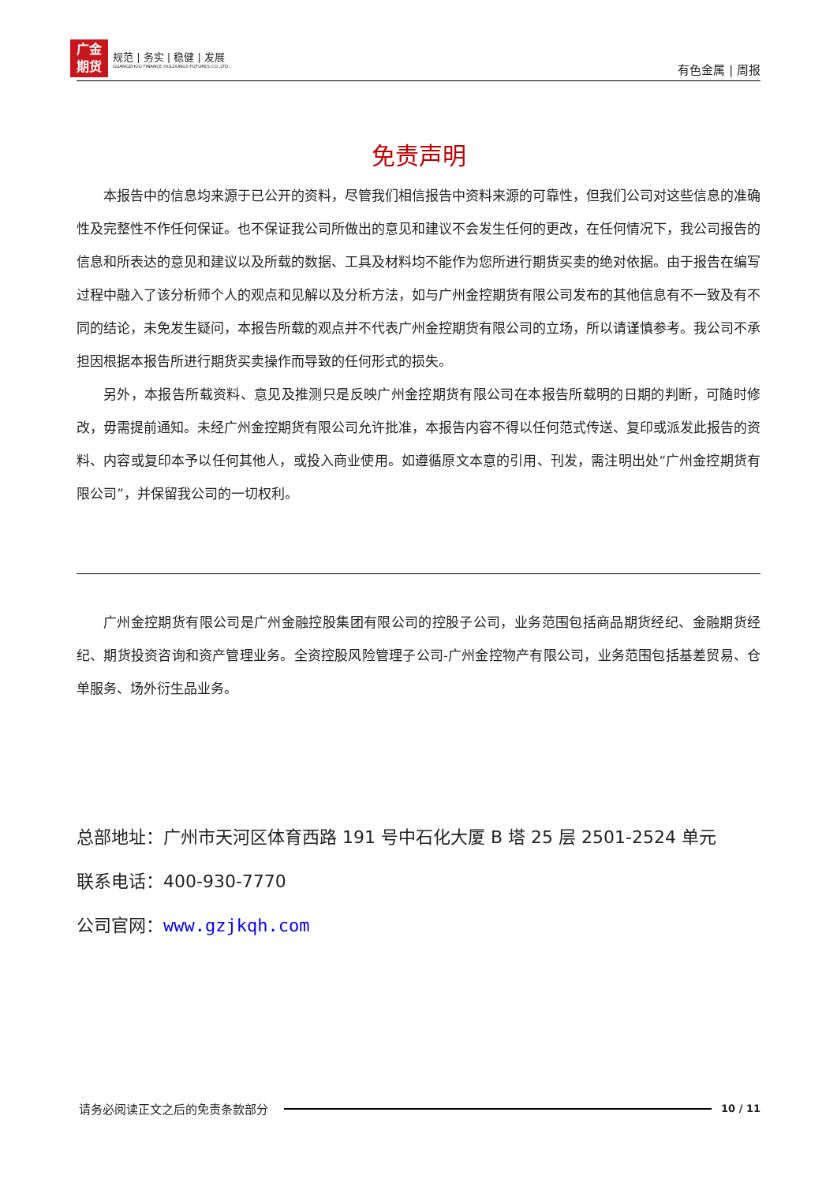广金
期货
规范 | 务实 | 稳健 | 发展
GUANGZHOU FINANCE HOLDUNGS FUTURES CO.,LTD.
有色金属 | 周报
免责声明
本报告中的信息均来源于已公开的资料，尽管我们相信报告中资料来源的可靠性，但我们公司对这些信息的准确性及完整性不作任何保证。也不保证我公司所做出的意见和建议不会发生任何的更改，在任何情况下，我公司报告的信息和所表达的意见和建议以及所载的数据、工具及材料均不能作为您所进行期货买卖的绝对依据。由于报告在编写过程中融入了该分析师个人的观点和见解以及分析方法，如与广州金控期货有限公司发布的其他信息有不一致及有不同的结论，未免发生疑问，本报告所载的观点并不代表广州金控期货有限公司的立场，所以请谨慎参考。我公司不承担因根据本报告所进行期货买卖操作而导致的任何形式的损失。
另外，本报告所载资料、意见及推测只是反映广州金控期货有限公司在本报告所载明的日期的判断，可随时修改，毋需提前通知。未经广州金控期货有限公司允许批准，本报告内容不得以任何范式传送、复印或派发此报告的资料、内容或复印本予以任何其他人，或投入商业使用。如遵循原文本意的引用、刊发，需注明出处“广州金控期货有限公司”，并保留我公司的一切权利。
广州金控期货有限公司是广州金融控股集团有限公司的控股子公司，业务范围包括商品期货经纪、金融期货经纪、期货投资咨询和资产管理业务。全资控股风险管理子公司-广州金控物产有限公司，业务范围包括基差贸易、仓单服务、场外衍生品业务。
总部地址：广州市天河区体育西路 191 号中石化大厦 B 塔 25 层 2501-2524 单元
联系电话：400-930-7770
公司官网：www.gzjkqh.com
请务必阅读正文之后的免责条款部分 10 / 11